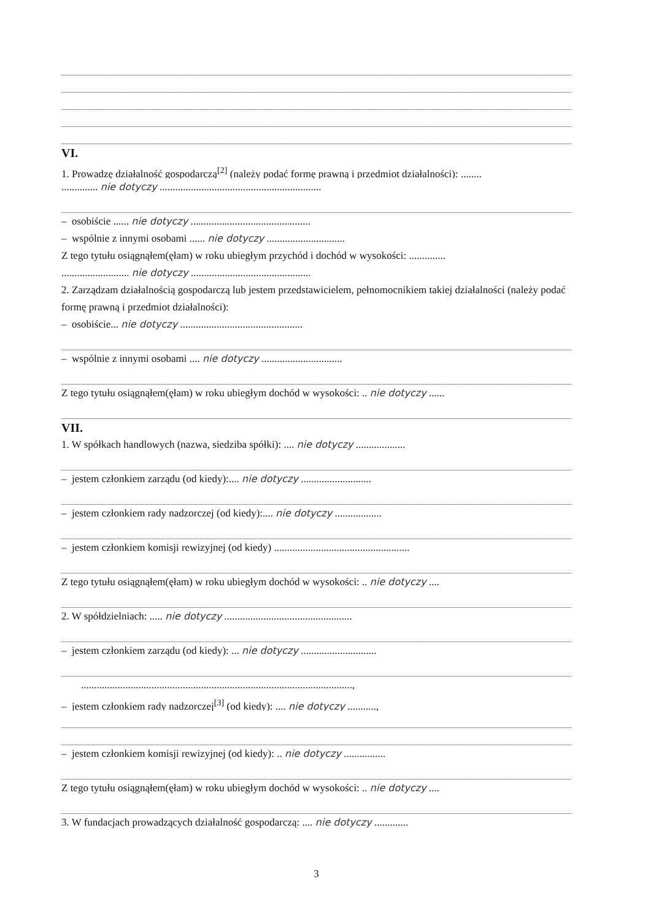VI.
1. Prowadzę działalność gospodarczą<sup>[2]</sup> (należy podać formę prawną i przedmiot działalności): ........
.............. nie dotyczy ..............................................................
– osobiście ...... nie dotyczy ..............................................
– wspólnie z innymi osobami ...... nie dotyczy ..............................
Z tego tytułu osiągnąłem(ęłam) w roku ubiegłym przychód i dochód w wysokości: ..............
.......................... nie dotyczy ..............................................
2. Zarządzam działalnością gospodarczą lub jestem przedstawicielem, pełnomocnikiem takiej działalności (należy podać formę prawną i przedmiot działalności):
– osobiście... nie dotyczy ...............................................
– wspólnie z innymi osobami .... nie dotyczy ...............................
Z tego tytułu osiągnąłem(ęłam) w roku ubiegłym dochód w wysokości: .. nie dotyczy ......
VII.
1. W spółkach handlowych (nazwa, siedziba spółki): .... nie dotyczy ...................
– jestem członkiem zarządu (od kiedy):.... nie dotyczy ...........................
– jestem członkiem rady nadzorczej (od kiedy):.... nie dotyczy ..................
– jestem członkiem komisji rewizyjnej (od kiedy) ....................................................
Z tego tytułu osiągnąłem(ęłam) w roku ubiegłym dochód w wysokości: .. nie dotyczy ....
2. W spółdzielniach: ..... nie dotyczy .................................................
– jestem członkiem zarządu (od kiedy): ... nie dotyczy .............................
........................................................................................................,
– jestem członkiem rady nadzorczej<sup>[3]</sup> (od kiedy): .... nie dotyczy ...........,
– jestem członkiem komisji rewizyjnej (od kiedy): .. nie dotyczy ................
Z tego tytułu osiągnąłem(ęłam) w roku ubiegłym dochód w wysokości: .. nie dotyczy ....
3. W fundacjach prowadzących działalność gospodarczą: .... nie dotyczy .............
3